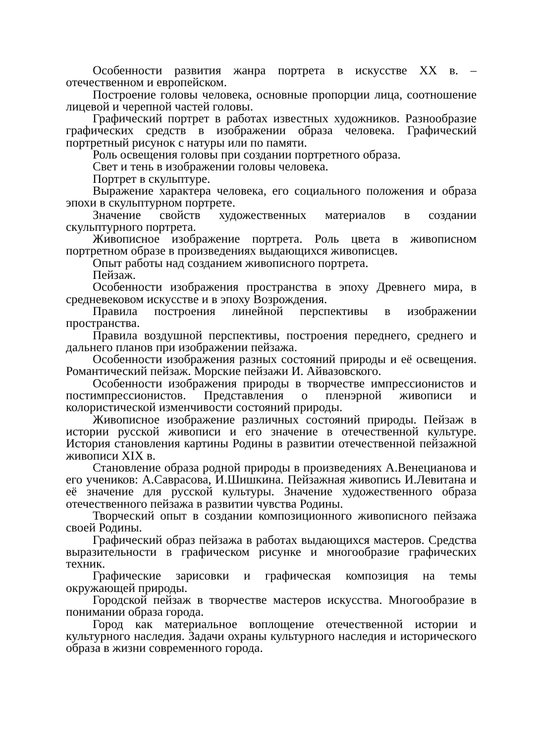Особенности развития жанра портрета в искусстве XX в. – отечественном и европейском.
Построение головы человека, основные пропорции лица, соотношение лицевой и черепной частей головы.
Графический портрет в работах известных художников. Разнообразие графических средств в изображении образа человека. Графический портретный рисунок с натуры или по памяти.
Роль освещения головы при создании портретного образа.
Свет и тень в изображении головы человека.
Портрет в скульптуре.
Выражение характера человека, его социального положения и образа эпохи в скульптурном портрете.
Значение свойств художественных материалов в создании скульптурного портрета.
Живописное изображение портрета. Роль цвета в живописном портретном образе в произведениях выдающихся живописцев.
Опыт работы над созданием живописного портрета.
Пейзаж.
Особенности изображения пространства в эпоху Древнего мира, в средневековом искусстве и в эпоху Возрождения.
Правила построения линейной перспективы в изображении пространства.
Правила воздушной перспективы, построения переднего, среднего и дальнего планов при изображении пейзажа.
Особенности изображения разных состояний природы и её освещения. Романтический пейзаж. Морские пейзажи И. Айвазовского.
Особенности изображения природы в творчестве импрессионистов и постимпрессионистов. Представления о пленэрной живописи и колористической изменчивости состояний природы.
Живописное изображение различных состояний природы. Пейзаж в истории русской живописи и его значение в отечественной культуре. История становления картины Родины в развитии отечественной пейзажной живописи XIX в.
Становление образа родной природы в произведениях А.Венецианова и его учеников: А.Саврасова, И.Шишкина. Пейзажная живопись И.Левитана и её значение для русской культуры. Значение художественного образа отечественного пейзажа в развитии чувства Родины.
Творческий опыт в создании композиционного живописного пейзажа своей Родины.
Графический образ пейзажа в работах выдающихся мастеров. Средства выразительности в графическом рисунке и многообразие графических техник.
Графические зарисовки и графическая композиция на темы окружающей природы.
Городской пейзаж в творчестве мастеров искусства. Многообразие в понимании образа города.
Город как материальное воплощение отечественной истории и культурного наследия. Задачи охраны культурного наследия и исторического образа в жизни современного города.